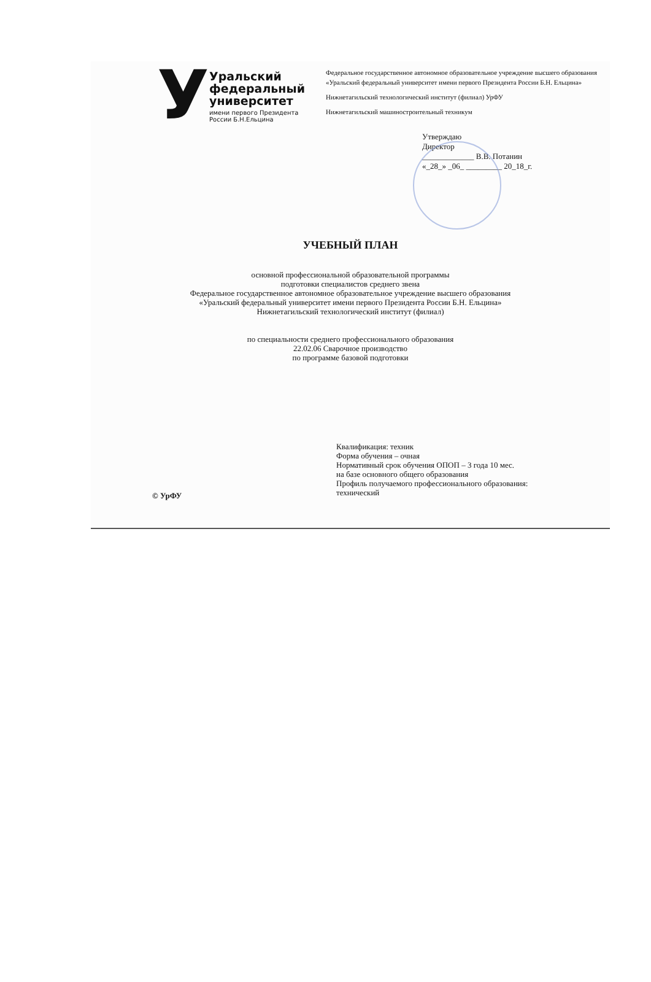У
Уральский
федеральный
университет
имени первого Президента России Б.Н.Ельцина
Федеральное государственное автономное образовательное учреждение высшего образования «Уральский федеральный университет имени первого Президента России Б.Н. Ельцина»
Нижнетагильский технологический институт (филиал) УрФУ
Нижнетагильский машиностроительный техникум
Утверждаю
Директор
_____________ В.В. Потанин
«_28_» _06_ _________ 20_18_г.
УЧЕБНЫЙ ПЛАН
основной профессиональной образовательной программы
подготовки специалистов среднего звена
Федеральное государственное автономное образовательное учреждение высшего образования
«Уральский федеральный университет имени первого Президента России Б.Н. Ельцина»
Нижнетагильский технологический институт (филиал)
по специальности среднего профессионального образования
22.02.06 Сварочное производство
по программе базовой подготовки
Квалификация: техник
Форма обучения – очная
Нормативный срок обучения ОПОП – 3 года 10 мес.
на базе основного общего образования
Профиль получаемого профессионального образования:
технический
© УрФУ